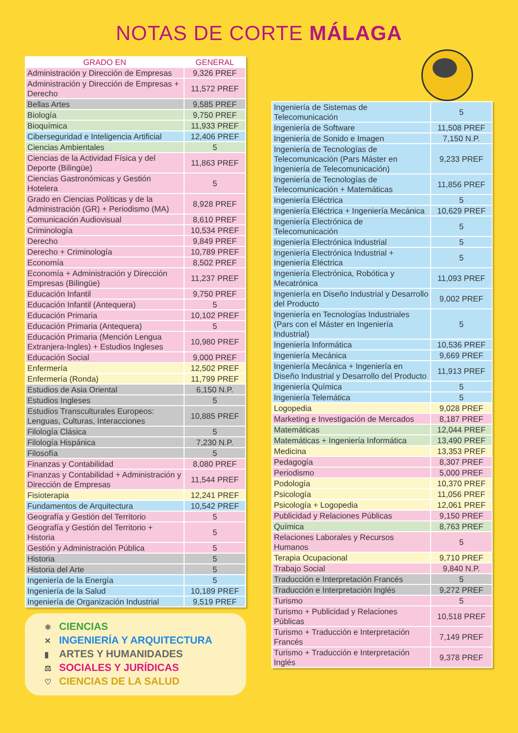NOTAS DE CORTE MÁLAGA
| GRADO EN | GENERAL |
| --- | --- |
| Administración y Dirección de Empresas | 9,326 PREF |
| Administración y Dirección de Empresas + Derecho | 11,572 PREF |
| Bellas Artes | 9,585 PREF |
| Biología | 9,750 PREF |
| Bioquímica | 11,933 PREF |
| Ciberseguridad e Inteligencia Artificial | 12,406 PREF |
| Ciencias Ambientales | 5 |
| Ciencias de la Actividad Física y del Deporte (Bilingüe) | 11,863 PREF |
| Ciencias Gastronómicas y Gestión Hotelera | 5 |
| Grado en Ciencias Políticas y de la Administración (GR) + Periodismo (MA) | 8,928 PREF |
| Comunicación Audiovisual | 8,610 PREF |
| Criminología | 10,534 PREF |
| Derecho | 9,849 PREF |
| Derecho + Criminología | 10,789 PREF |
| Economía | 8,502 PREF |
| Economía + Administración y Dirección Empresas (Bilingüe) | 11,237 PREF |
| Educación Infantil | 9,750 PREF |
| Educación Infantil (Antequera) | 5 |
| Educación Primaria | 10,102 PREF |
| Educación Primaria (Antequera) | 5 |
| Educación Primaria (Mención Lengua Extranjera-Ingles) + Estudios Ingleses | 10,980 PREF |
| Educación Social | 9,000 PREF |
| Enfermería | 12,502 PREF |
| Enfermería (Ronda) | 11,799 PREF |
| Estudios de Asia Oriental | 6,150 N.P. |
| Estudios Ingleses | 5 |
| Estudios Transculturales Europeos: Lenguas, Culturas, Interacciones | 10,885 PREF |
| Filología Clásica | 5 |
| Filología Hispánica | 7,230 N.P. |
| Filosofía | 5 |
| Finanzas y Contabilidad | 8,080 PREF |
| Finanzas y Contabilidad + Administración y Dirección de Empresas | 11,544 PREF |
| Fisioterapia | 12,241 PREF |
| Fundamentos de Arquitectura | 10,542 PREF |
| Geografía y Gestión del Territorio | 5 |
| Geografía y Gestión del Territorio + Historia | 5 |
| Gestión y Administración Pública | 5 |
| Historia | 5 |
| Historia del Arte | 5 |
| Ingeniería de la Energía | 5 |
| Ingeniería de la Salud | 10,189 PREF |
| Ingeniería de Organización Industrial | 9,519 PREF |
⚛ CIENCIAS
✕ INGENIERÍA Y ARQUITECTURA
▮ ARTES Y HUMANIDADES
⚖ SOCIALES Y JURÍDICAS
♡ CIENCIAS DE LA SALUD
| Ingeniería de Sistemas de Telecomunicación | 5 |
| Ingeniería de Software | 11,508 PREF |
| Ingeniería de Sonido e Imagen | 7,150 N.P. |
| Ingeniería de Tecnologías de Telecomunicación (Pars Máster en Ingeniería de Telecomunicación) | 9,233 PREF |
| Ingeniería de Tecnologías de Telecomunicación + Matemáticas | 11,856 PREF |
| Ingeniería Eléctrica | 5 |
| Ingeniería Eléctrica + Ingeniería Mecánica | 10,629 PREF |
| Ingeniería Electrónica de Telecomunicación | 5 |
| Ingeniería Electrónica Industrial | 5 |
| Ingeniería Electrónica Industrial + Ingeniería Eléctrica | 5 |
| Ingeniería Electrónica, Robótica y Mecatrónica | 11,093 PREF |
| Ingeniería en Diseño Industrial y Desarrollo del Producto | 9,002 PREF |
| Ingeniería en Tecnologías Industriales (Pars con el Máster en Ingeniería Industrial) | 5 |
| Ingeniería Informática | 10,536 PREF |
| Ingeniería Mecánica | 9,669 PREF |
| Ingeniería Mecánica + Ingeniería en Diseño Industrial y Desarrollo del Producto | 11,913 PREF |
| Ingeniería Química | 5 |
| Ingeniería Telemática | 5 |
| Logopedia | 9,028 PREF |
| Marketing e Investigación de Mercados | 8,187 PREF |
| Matemáticas | 12,044 PREF |
| Matemáticas + Ingeniería Informática | 13,490 PREF |
| Medicina | 13,353 PREF |
| Pedagogía | 8,307 PREF |
| Periodismo | 5,000 PREF |
| Podología | 10,370 PREF |
| Psicología | 11,056 PREF |
| Psicología + Logopedia | 12,061 PREF |
| Publicidad y Relaciones Públicas | 9,150 PREF |
| Química | 8,763 PREF |
| Relaciones Laborales y Recursos Humanos | 5 |
| Terapia Ocupacional | 9,710 PREF |
| Trabajo Social | 9,840 N.P. |
| Traducción e Interpretación Francés | 5 |
| Traducción e Interpretación Inglés | 9,272 PREF |
| Turismo | 5 |
| Turismo + Publicidad y Relaciones Públicas | 10,518 PREF |
| Turismo + Traducción e Interpretación Francés | 7,149 PREF |
| Turismo + Traducción e Interpretación Inglés | 9,378 PREF |